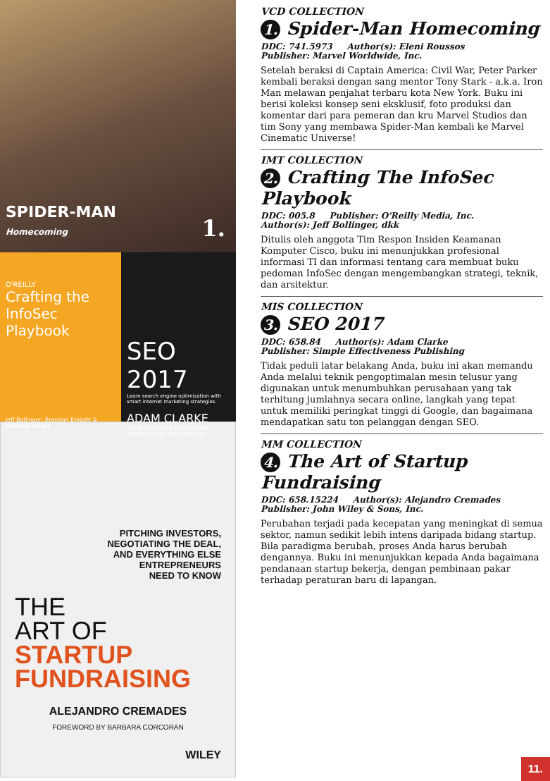SPIDER-MAN
Homecoming
1.
O'REILLY
Crafting the InfoSec Playbook
Jeff Bollinger, Brandon Enright & Matthew Valites
SEO 2017
Learn search engine optimization with smart internet marketing strategies.
ADAM CLARKE
Google Certified Professional
INCLUDES FREE SEO CHECKLIST
PITCHING INVESTORS,
NEGOTIATING THE DEAL,
AND EVERYTHING ELSE
ENTREPRENEURS
NEED TO KNOW
THE
ART OF
STARTUP
FUNDRAISING
ALEJANDRO CREMADES
FOREWORD BY BARBARA CORCORAN
WILEY
VCD COLLECTION
1. Spider-Man Homecoming
DDC: 741.5973 Author(s): Eleni Roussos
Publisher: Marvel Worldwide, Inc.
Setelah beraksi di Captain America: Civil War, Peter Parker kembali beraksi dengan sang mentor Tony Stark - a.k.a. Iron Man melawan penjahat terbaru kota New York. Buku ini berisi koleksi konsep seni eksklusif, foto produksi dan komentar dari para pemeran dan kru Marvel Studios dan tim Sony yang membawa Spider-Man kembali ke Marvel Cinematic Universe!
IMT COLLECTION
2. Crafting The InfoSec Playbook
DDC: 005.8 Publisher: O'Reilly Media, Inc.
Author(s): Jeff Bollinger, dkk
Ditulis oleh anggota Tim Respon Insiden Keamanan Komputer Cisco, buku ini menunjukkan profesional informasi TI dan informasi tentang cara membuat buku pedoman InfoSec dengan mengembangkan strategi, teknik, dan arsitektur.
MIS COLLECTION
3. SEO 2017
DDC: 658.84 Author(s): Adam Clarke
Publisher: Simple Effectiveness Publishing
Tidak peduli latar belakang Anda, buku ini akan memandu Anda melalui teknik pengoptimalan mesin telusur yang digunakan untuk menumbuhkan perusahaan yang tak terhitung jumlahnya secara online, langkah yang tepat untuk memiliki peringkat tinggi di Google, dan bagaimana mendapatkan satu ton pelanggan dengan SEO.
MM COLLECTION
4. The Art of Startup Fundraising
DDC: 658.15224 Author(s): Alejandro Cremades
Publisher: John Wiley & Sons, Inc.
Perubahan terjadi pada kecepatan yang meningkat di semua sektor, namun sedikit lebih intens daripada bidang startup. Bila paradigma berubah, proses Anda harus berubah dengannya. Buku ini menunjukkan kepada Anda bagaimana pendanaan startup bekerja, dengan pembinaan pakar terhadap peraturan baru di lapangan.
11.